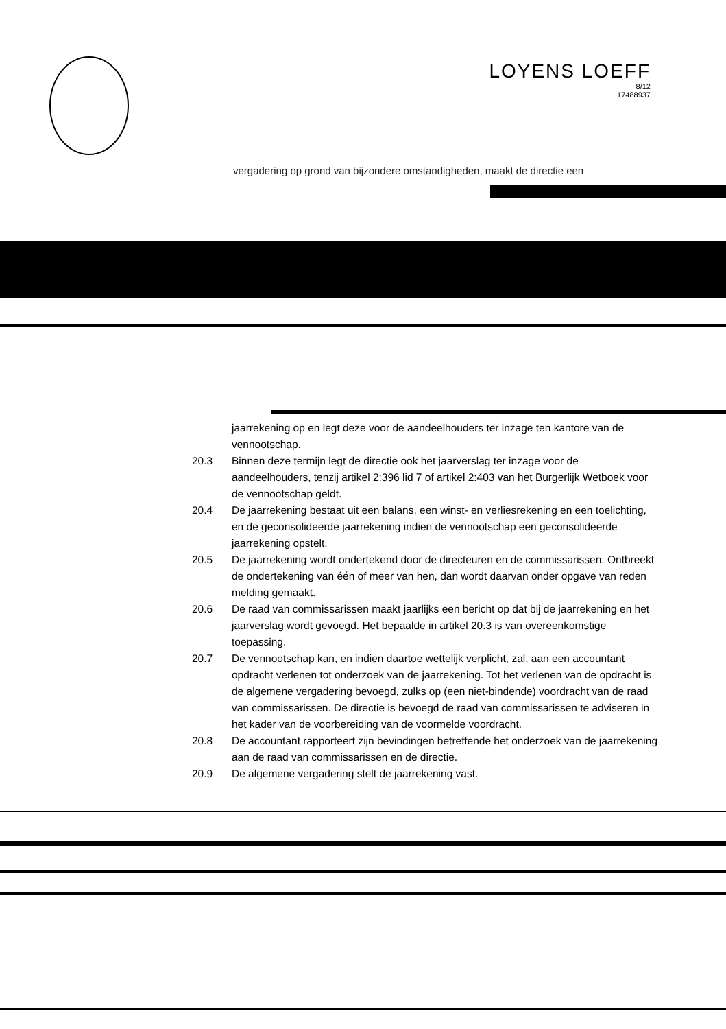LOYENS LOEFF
8/12
17488937
vergadering op grond van bijzondere omstandigheden, maakt de directie een
jaarrekening op en legt deze voor de aandeelhouders ter inzage ten kantore van de vennootschap.
20.3 Binnen deze termijn legt de directie ook het jaarverslag ter inzage voor de aandeelhouders, tenzij artikel 2:396 lid 7 of artikel 2:403 van het Burgerlijk Wetboek voor de vennootschap geldt.
20.4 De jaarrekening bestaat uit een balans, een winst- en verliesrekening en een toelichting, en de geconsolideerde jaarrekening indien de vennootschap een geconsolideerde jaarrekening opstelt.
20.5 De jaarrekening wordt ondertekend door de directeuren en de commissarissen. Ontbreekt de ondertekening van één of meer van hen, dan wordt daarvan onder opgave van reden melding gemaakt.
20.6 De raad van commissarissen maakt jaarlijks een bericht op dat bij de jaarrekening en het jaarverslag wordt gevoegd. Het bepaalde in artikel 20.3 is van overeenkomstige toepassing.
20.7 De vennootschap kan, en indien daartoe wettelijk verplicht, zal, aan een accountant opdracht verlenen tot onderzoek van de jaarrekening. Tot het verlenen van de opdracht is de algemene vergadering bevoegd, zulks op (een niet-bindende) voordracht van de raad van commissarissen. De directie is bevoegd de raad van commissarissen te adviseren in het kader van de voorbereiding van de voormelde voordracht.
20.8 De accountant rapporteert zijn bevindingen betreffende het onderzoek van de jaarrekening aan de raad van commissarissen en de directie.
20.9 De algemene vergadering stelt de jaarrekening vast.